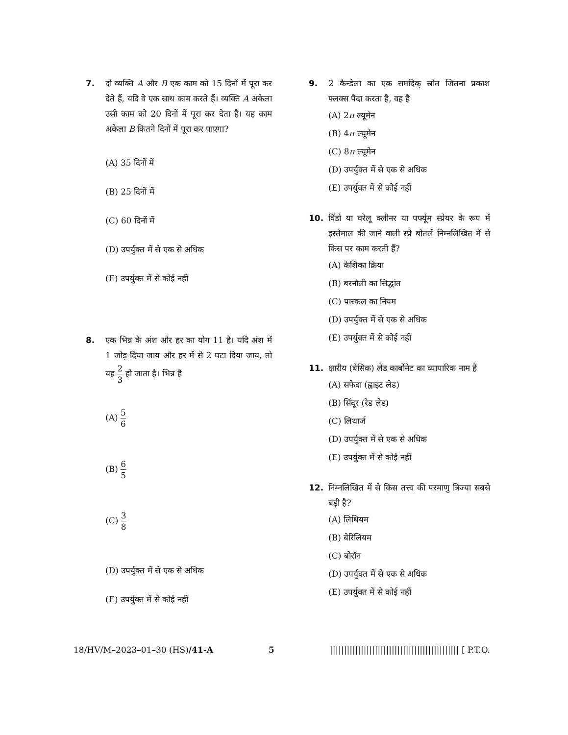7. दो व्यक्ति A और B एक काम को 15 दिनों में पूरा कर देते हैं, यदि वे एक साथ काम करते हैं। व्यक्ति A अकेला उसी काम को 20 दिनों में पूरा कर देता है। यह काम अकेला B कितने दिनों में पूरा कर पाएगा?
(A) 35 दिनों में
(B) 25 दिनों में
(C) 60 दिनों में
(D) उपर्युक्त में से एक से अधिक
(E) उपर्युक्त में से कोई नहीं
8. एक भिन्न के अंश और हर का योग 11 है। यदि अंश में 1 जोड़ दिया जाय और हर में से 2 घटा दिया जाय, तो यह 2 3 हो जाता है। भिन्न है
(A) 5 6
(B) 6 5
(C) 3 8
(D) उपर्युक्त में से एक से अधिक
(E) उपर्युक्त में से कोई नहीं
9. 2 कैन्डेला का एक समदिक् स्रोत जितना प्रकाश फ्लक्स पैदा करता है, वह है
(A) 2π ल्यूमेन
(B) 4π ल्यूमेन
(C) 8π ल्यूमेन
(D) उपर्युक्त में से एक से अधिक
(E) उपर्युक्त में से कोई नहीं
10. विंडो या घरेलू क्लीनर या पर्फ्यूम स्प्रेयर के रूप में इस्तेमाल की जाने वाली स्प्रे बोतलें निम्नलिखित में से किस पर काम करती हैं?
(A) केशिका क्रिया
(B) बरनौली का सिद्धांत
(C) पास्कल का नियम
(D) उपर्युक्त में से एक से अधिक
(E) उपर्युक्त में से कोई नहीं
11. क्षारीय (बेसिक) लेड कार्बोनेट का व्यापारिक नाम है
(A) सफेदा (ह्वाइट लेड)
(B) सिंदूर (रेड लेड)
(C) लिथार्ज
(D) उपर्युक्त में से एक से अधिक
(E) उपर्युक्त में से कोई नहीं
12. निम्नलिखित में से किस तत्त्व की परमाणु त्रिज्या सबसे बड़ी है?
(A) लिथियम
(B) बेरिलियम
(C) बोरॉन
(D) उपर्युक्त में से एक से अधिक
(E) उपर्युक्त में से कोई नहीं
18/HV/M–2023–01–30 (HS)/41-A 5 |||||||||||||||||||||||||||||||||||||||||||||| [ P.T.O.